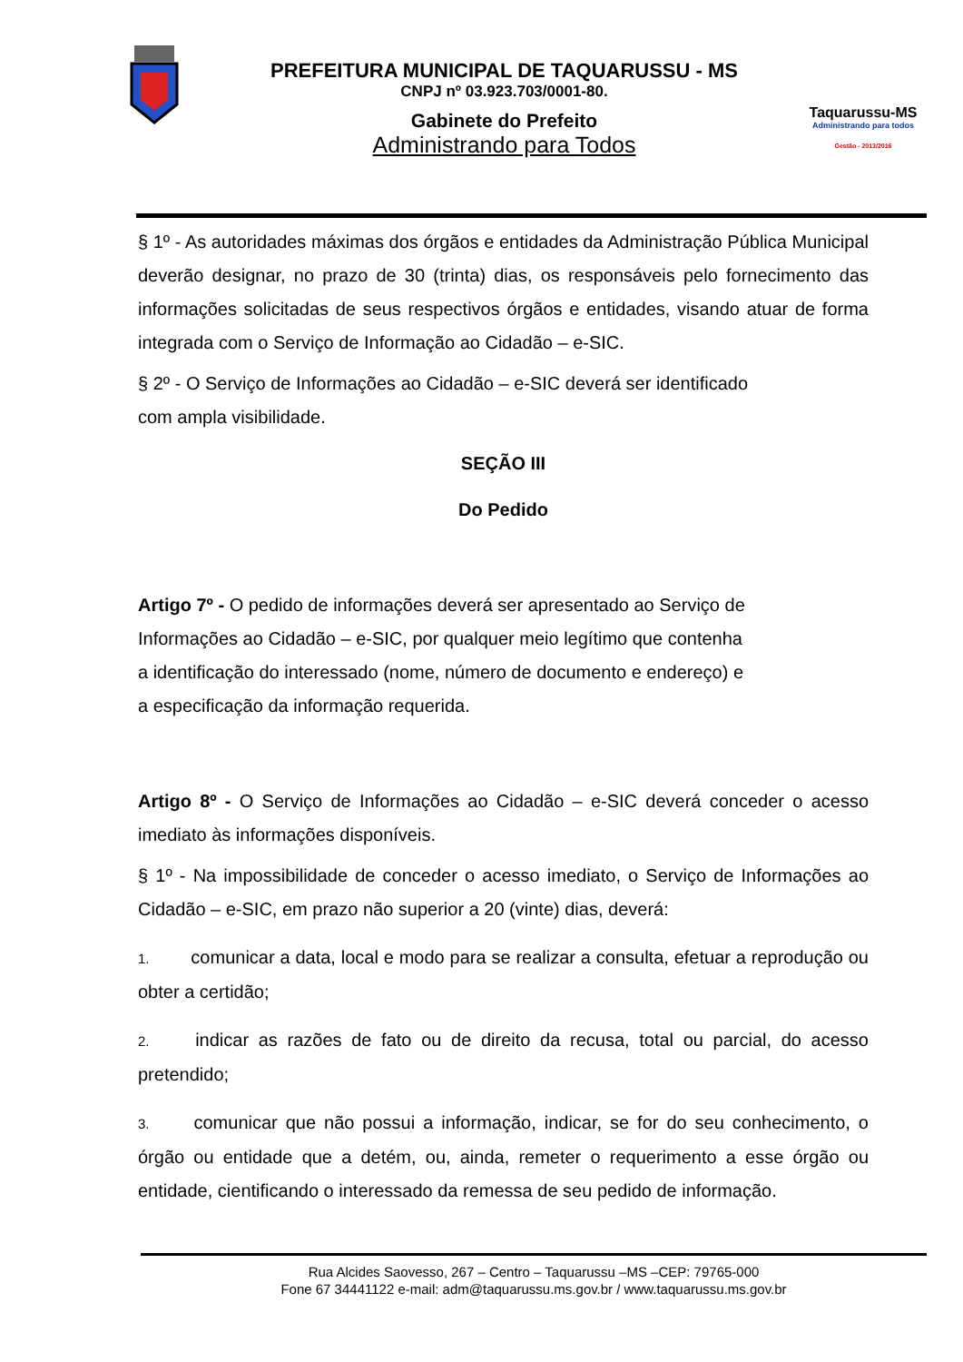PREFEITURA MUNICIPAL DE TAQUARUSSU - MS
CNPJ nº 03.923.703/0001-80.
Gabinete do Prefeito
Administrando para Todos
Taquarussu-MS
Administrando para todos
Gestão - 2013/2016
§ 1º - As autoridades máximas dos órgãos e entidades da Administração Pública Municipal deverão designar, no prazo de 30 (trinta) dias, os responsáveis pelo fornecimento das informações solicitadas de seus respectivos órgãos e entidades, visando atuar de forma integrada com o Serviço de Informação ao Cidadão – e-SIC.
§ 2º - O Serviço de Informações ao Cidadão – e-SIC deverá ser identificado
com ampla visibilidade.
SEÇÃO III
Do Pedido
Artigo 7º - O pedido de informações deverá ser apresentado ao Serviço de
Informações ao Cidadão – e-SIC, por qualquer meio legítimo que contenha
a identificação do interessado (nome, número de documento e endereço) e
a especificação da informação requerida.
Artigo 8º - O Serviço de Informações ao Cidadão – e-SIC deverá conceder o acesso imediato às informações disponíveis.
§ 1º - Na impossibilidade de conceder o acesso imediato, o Serviço de Informações ao Cidadão – e-SIC, em prazo não superior a 20 (vinte) dias, deverá:
1. comunicar a data, local e modo para se realizar a consulta, efetuar a reprodução ou obter a certidão;
2. indicar as razões de fato ou de direito da recusa, total ou parcial, do acesso pretendido;
3. comunicar que não possui a informação, indicar, se for do seu conhecimento, o órgão ou entidade que a detém, ou, ainda, remeter o requerimento a esse órgão ou entidade, cientificando o interessado da remessa de seu pedido de informação.
Rua Alcides Saovesso, 267 – Centro – Taquarussu –MS –CEP: 79765-000
Fone 67 34441122 e-mail: adm@taquarussu.ms.gov.br / www.taquarussu.ms.gov.br